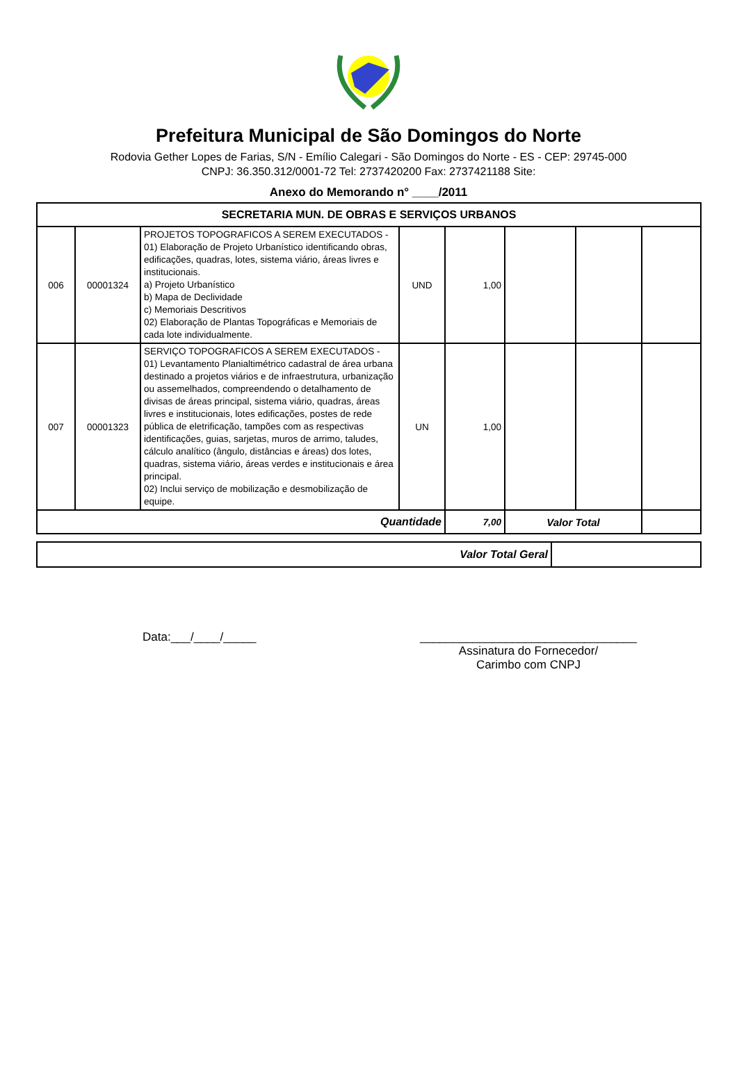Prefeitura Municipal de São Domingos do Norte
Rodovia Gether Lopes de Farias, S/N - Emílio Calegari - São Domingos do Norte - ES - CEP: 29745-000
CNPJ: 36.350.312/0001-72 Tel: 2737420200 Fax: 2737421188 Site:
Anexo do Memorando n° ____/2011
| SECRETARIA MUN. DE OBRAS E SERVIÇOS URBANOS | | | | | | | |
| 006 | 00001324 | PROJETOS TOPOGRAFICOS A SEREM EXECUTADOS - 01) Elaboração de Projeto Urbanístico identificando obras, edificações, quadras, lotes, sistema viário, áreas livres e institucionais. a) Projeto Urbanístico b) Mapa de Declividade c) Memoriais Descritivos 02) Elaboração de Plantas Topográficas e Memoriais de cada lote individualmente. | UND | 1,00 | | | |
| 007 | 00001323 | SERVIÇO TOPOGRAFICOS A SEREM EXECUTADOS - 01) Levantamento Planialtimétrico cadastral de área urbana destinado a projetos viários e de infraestrutura, urbanização ou assemelhados, compreendendo o detalhamento de divisas de áreas principal, sistema viário, quadras, áreas livres e institucionais, lotes edificações, postes de rede pública de eletrificação, tampões com as respectivas identificações, guias, sarjetas, muros de arrimo, taludes, cálculo analítico (ângulo, distâncias e áreas) dos lotes, quadras, sistema viário, áreas verdes e institucionais e área principal. 02) Inclui serviço de mobilização e desmobilização de equipe. | UN | 1,00 | | | |
| Quantidade | | | | 7,00 | Valor Total | | |
| Valor Total Geral | |
Data:___/____/_____ _________________________________
Assinatura do Fornecedor/
Carimbo com CNPJ